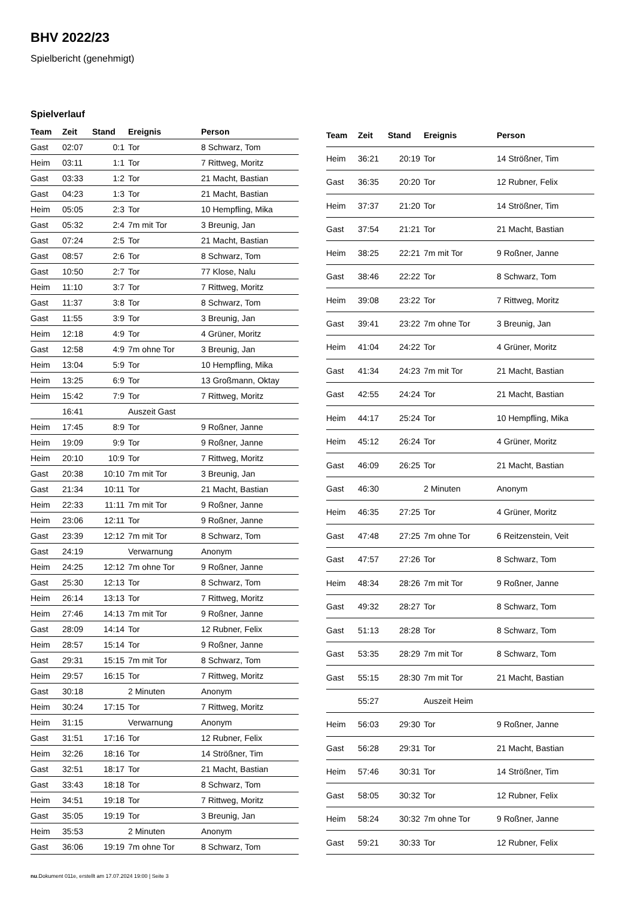BHV 2022/23
Spielbericht (genehmigt)
Spielverlauf
| Team | Zeit | Stand | Ereignis | Person |
| --- | --- | --- | --- | --- |
| Gast | 02:07 | 0:1 | Tor | 8 Schwarz, Tom |
| Heim | 03:11 | 1:1 | Tor | 7 Rittweg, Moritz |
| Gast | 03:33 | 1:2 | Tor | 21 Macht, Bastian |
| Gast | 04:23 | 1:3 | Tor | 21 Macht, Bastian |
| Heim | 05:05 | 2:3 | Tor | 10 Hempfling, Mika |
| Gast | 05:32 | 2:4 | 7m mit Tor | 3 Breunig, Jan |
| Gast | 07:24 | 2:5 | Tor | 21 Macht, Bastian |
| Gast | 08:57 | 2:6 | Tor | 8 Schwarz, Tom |
| Gast | 10:50 | 2:7 | Tor | 77 Klose, Nalu |
| Heim | 11:10 | 3:7 | Tor | 7 Rittweg, Moritz |
| Gast | 11:37 | 3:8 | Tor | 8 Schwarz, Tom |
| Gast | 11:55 | 3:9 | Tor | 3 Breunig, Jan |
| Heim | 12:18 | 4:9 | Tor | 4 Grüner, Moritz |
| Gast | 12:58 | 4:9 | 7m ohne Tor | 3 Breunig, Jan |
| Heim | 13:04 | 5:9 | Tor | 10 Hempfling, Mika |
| Heim | 13:25 | 6:9 | Tor | 13 Großmann, Oktay |
| Heim | 15:42 | 7:9 | Tor | 7 Rittweg, Moritz |
| | 16:41 | | Auszeit Gast | |
| Heim | 17:45 | 8:9 | Tor | 9 Roßner, Janne |
| Heim | 19:09 | 9:9 | Tor | 9 Roßner, Janne |
| Heim | 20:10 | 10:9 | Tor | 7 Rittweg, Moritz |
| Gast | 20:38 | 10:10 | 7m mit Tor | 3 Breunig, Jan |
| Gast | 21:34 | 10:11 | Tor | 21 Macht, Bastian |
| Heim | 22:33 | 11:11 | 7m mit Tor | 9 Roßner, Janne |
| Heim | 23:06 | 12:11 | Tor | 9 Roßner, Janne |
| Gast | 23:39 | 12:12 | 7m mit Tor | 8 Schwarz, Tom |
| Gast | 24:19 | | Verwarnung | Anonym |
| Heim | 24:25 | 12:12 | 7m ohne Tor | 9 Roßner, Janne |
| Gast | 25:30 | 12:13 | Tor | 8 Schwarz, Tom |
| Heim | 26:14 | 13:13 | Tor | 7 Rittweg, Moritz |
| Heim | 27:46 | 14:13 | 7m mit Tor | 9 Roßner, Janne |
| Gast | 28:09 | 14:14 | Tor | 12 Rubner, Felix |
| Heim | 28:57 | 15:14 | Tor | 9 Roßner, Janne |
| Gast | 29:31 | 15:15 | 7m mit Tor | 8 Schwarz, Tom |
| Heim | 29:57 | 16:15 | Tor | 7 Rittweg, Moritz |
| Gast | 30:18 | | 2 Minuten | Anonym |
| Heim | 30:24 | 17:15 | Tor | 7 Rittweg, Moritz |
| Heim | 31:15 | | Verwarnung | Anonym |
| Gast | 31:51 | 17:16 | Tor | 12 Rubner, Felix |
| Heim | 32:26 | 18:16 | Tor | 14 Strößner, Tim |
| Gast | 32:51 | 18:17 | Tor | 21 Macht, Bastian |
| Gast | 33:43 | 18:18 | Tor | 8 Schwarz, Tom |
| Heim | 34:51 | 19:18 | Tor | 7 Rittweg, Moritz |
| Gast | 35:05 | 19:19 | Tor | 3 Breunig, Jan |
| Heim | 35:53 | | 2 Minuten | Anonym |
| Gast | 36:06 | 19:19 | 7m ohne Tor | 8 Schwarz, Tom |
| Team | Zeit | Stand | Ereignis | Person |
| --- | --- | --- | --- | --- |
| Heim | 36:21 | 20:19 | Tor | 14 Strößner, Tim |
| Gast | 36:35 | 20:20 | Tor | 12 Rubner, Felix |
| Heim | 37:37 | 21:20 | Tor | 14 Strößner, Tim |
| Gast | 37:54 | 21:21 | Tor | 21 Macht, Bastian |
| Heim | 38:25 | 22:21 | 7m mit Tor | 9 Roßner, Janne |
| Gast | 38:46 | 22:22 | Tor | 8 Schwarz, Tom |
| Heim | 39:08 | 23:22 | Tor | 7 Rittweg, Moritz |
| Gast | 39:41 | 23:22 | 7m ohne Tor | 3 Breunig, Jan |
| Heim | 41:04 | 24:22 | Tor | 4 Grüner, Moritz |
| Gast | 41:34 | 24:23 | 7m mit Tor | 21 Macht, Bastian |
| Gast | 42:55 | 24:24 | Tor | 21 Macht, Bastian |
| Heim | 44:17 | 25:24 | Tor | 10 Hempfling, Mika |
| Heim | 45:12 | 26:24 | Tor | 4 Grüner, Moritz |
| Gast | 46:09 | 26:25 | Tor | 21 Macht, Bastian |
| Gast | 46:30 | | 2 Minuten | Anonym |
| Heim | 46:35 | 27:25 | Tor | 4 Grüner, Moritz |
| Gast | 47:48 | 27:25 | 7m ohne Tor | 6 Reitzenstein, Veit |
| Gast | 47:57 | 27:26 | Tor | 8 Schwarz, Tom |
| Heim | 48:34 | 28:26 | 7m mit Tor | 9 Roßner, Janne |
| Gast | 49:32 | 28:27 | Tor | 8 Schwarz, Tom |
| Gast | 51:13 | 28:28 | Tor | 8 Schwarz, Tom |
| Gast | 53:35 | 28:29 | 7m mit Tor | 8 Schwarz, Tom |
| Gast | 55:15 | 28:30 | 7m mit Tor | 21 Macht, Bastian |
| | 55:27 | | Auszeit Heim | |
| Heim | 56:03 | 29:30 | Tor | 9 Roßner, Janne |
| Gast | 56:28 | 29:31 | Tor | 21 Macht, Bastian |
| Heim | 57:46 | 30:31 | Tor | 14 Strößner, Tim |
| Gast | 58:05 | 30:32 | Tor | 12 Rubner, Felix |
| Heim | 58:24 | 30:32 | 7m ohne Tor | 9 Roßner, Janne |
| Gast | 59:21 | 30:33 | Tor | 12 Rubner, Felix |
nu.Dokument 011e, erstellt am 17.07.2024 19:00 | Seite 3